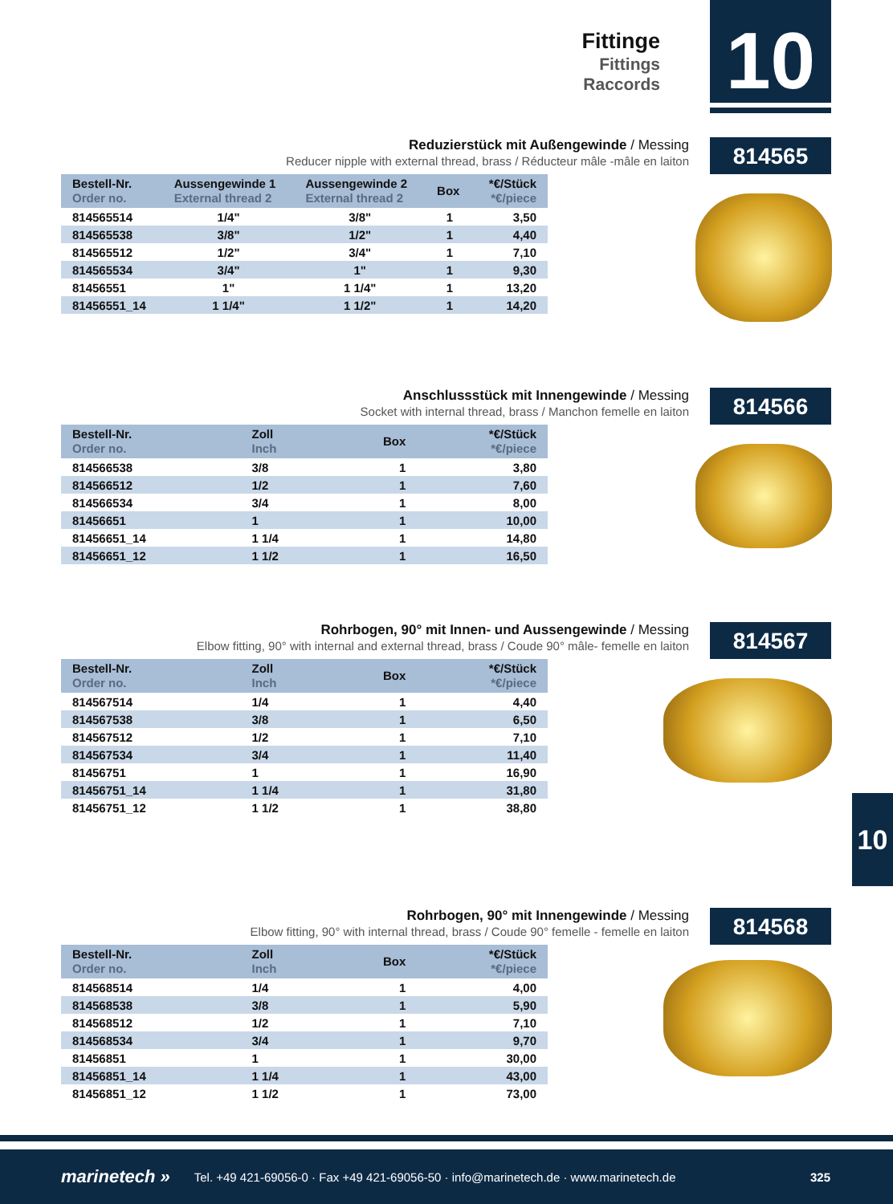Fittinge
Fittings
Raccords
10
Reduzierstück mit Außengewinde / Messing
Reducer nipple with external thread, brass / Réducteur mâle -mâle en laiton
814565
| Bestell-Nr. Order no. | Aussengewinde 1 External thread 2 | Aussengewinde 2 External thread 2 | Box | *€/Stück *€/piece |
| --- | --- | --- | --- | --- |
| 814565514 | 1/4" | 3/8" | 1 | 3,50 |
| 814565538 | 3/8" | 1/2" | 1 | 4,40 |
| 814565512 | 1/2" | 3/4" | 1 | 7,10 |
| 814565534 | 3/4" | 1" | 1 | 9,30 |
| 81456551 | 1" | 1 1/4" | 1 | 13,20 |
| 81456551_14 | 1 1/4" | 1 1/2" | 1 | 14,20 |
Anschlussstück mit Innengewinde / Messing
Socket with internal thread, brass / Manchon femelle en laiton
814566
| Bestell-Nr. Order no. | Zoll Inch | Box | *€/Stück *€/piece |
| --- | --- | --- | --- |
| 814566538 | 3/8 | 1 | 3,80 |
| 814566512 | 1/2 | 1 | 7,60 |
| 814566534 | 3/4 | 1 | 8,00 |
| 81456651 | 1 | 1 | 10,00 |
| 81456651_14 | 1 1/4 | 1 | 14,80 |
| 81456651_12 | 1 1/2 | 1 | 16,50 |
Rohrbogen, 90° mit Innen- und Aussengewinde / Messing
Elbow fitting, 90° with internal and external thread, brass / Coude 90° mâle- femelle en laiton
814567
| Bestell-Nr. Order no. | Zoll Inch | Box | *€/Stück *€/piece |
| --- | --- | --- | --- |
| 814567514 | 1/4 | 1 | 4,40 |
| 814567538 | 3/8 | 1 | 6,50 |
| 814567512 | 1/2 | 1 | 7,10 |
| 814567534 | 3/4 | 1 | 11,40 |
| 81456751 | 1 | 1 | 16,90 |
| 81456751_14 | 1 1/4 | 1 | 31,80 |
| 81456751_12 | 1 1/2 | 1 | 38,80 |
10
Rohrbogen, 90° mit Innengewinde / Messing
Elbow fitting, 90° with internal thread, brass / Coude 90° femelle - femelle en laiton
814568
| Bestell-Nr. Order no. | Zoll Inch | Box | *€/Stück *€/piece |
| --- | --- | --- | --- |
| 814568514 | 1/4 | 1 | 4,00 |
| 814568538 | 3/8 | 1 | 5,90 |
| 814568512 | 1/2 | 1 | 7,10 |
| 814568534 | 3/4 | 1 | 9,70 |
| 81456851 | 1 | 1 | 30,00 |
| 81456851_14 | 1 1/4 | 1 | 43,00 |
| 81456851_12 | 1 1/2 | 1 | 73,00 |
marinetech » Tel. +49 421-69056-0 · Fax +49 421-69056-50 · info@marinetech.de · www.marinetech.de 325